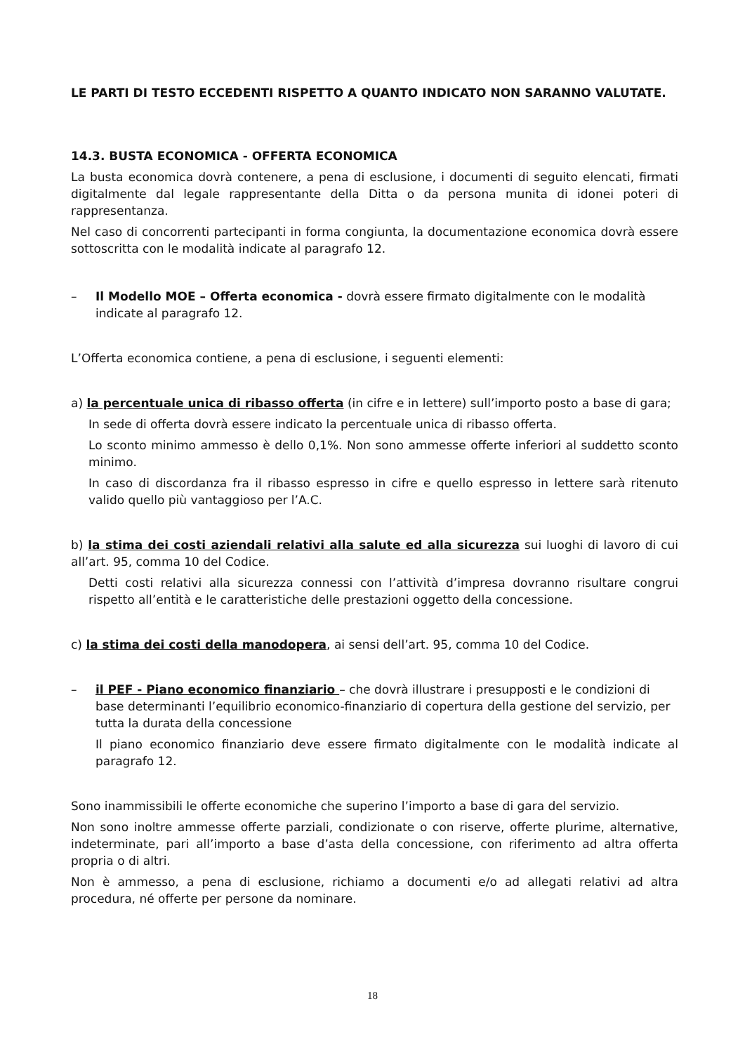LE PARTI DI TESTO ECCEDENTI RISPETTO A QUANTO INDICATO NON SARANNO VALUTATE.
14.3. BUSTA ECONOMICA - OFFERTA ECONOMICA
La busta economica dovrà contenere, a pena di esclusione, i documenti di seguito elencati, firmati digitalmente dal legale rappresentante della Ditta o da persona munita di idonei poteri di rappresentanza.
Nel caso di concorrenti partecipanti in forma congiunta, la documentazione economica dovrà essere sottoscritta con le modalità indicate al paragrafo 12.
– Il Modello MOE – Offerta economica - dovrà essere firmato digitalmente con le modalità indicate al paragrafo 12.
L’Offerta economica contiene, a pena di esclusione, i seguenti elementi:
a) la percentuale unica di ribasso offerta (in cifre e in lettere) sull’importo posto a base di gara;
In sede di offerta dovrà essere indicato la percentuale unica di ribasso offerta.
Lo sconto minimo ammesso è dello 0,1%. Non sono ammesse offerte inferiori al suddetto sconto minimo.
In caso di discordanza fra il ribasso espresso in cifre e quello espresso in lettere sarà ritenuto valido quello più vantaggioso per l’A.C.
b) la stima dei costi aziendali relativi alla salute ed alla sicurezza sui luoghi di lavoro di cui all’art. 95, comma 10 del Codice.
Detti costi relativi alla sicurezza connessi con l’attività d’impresa dovranno risultare congrui rispetto all’entità e le caratteristiche delle prestazioni oggetto della concessione.
c) la stima dei costi della manodopera, ai sensi dell’art. 95, comma 10 del Codice.
– il PEF - Piano economico finanziario – che dovrà illustrare i presupposti e le condizioni di base determinanti l’equilibrio economico-finanziario di copertura della gestione del servizio, per tutta la durata della concessione
Il piano economico finanziario deve essere firmato digitalmente con le modalità indicate al paragrafo 12.
Sono inammissibili le offerte economiche che superino l’importo a base di gara del servizio.
Non sono inoltre ammesse offerte parziali, condizionate o con riserve, offerte plurime, alternative, indeterminate, pari all’importo a base d’asta della concessione, con riferimento ad altra offerta propria o di altri.
Non è ammesso, a pena di esclusione, richiamo a documenti e/o ad allegati relativi ad altra procedura, né offerte per persone da nominare.
18